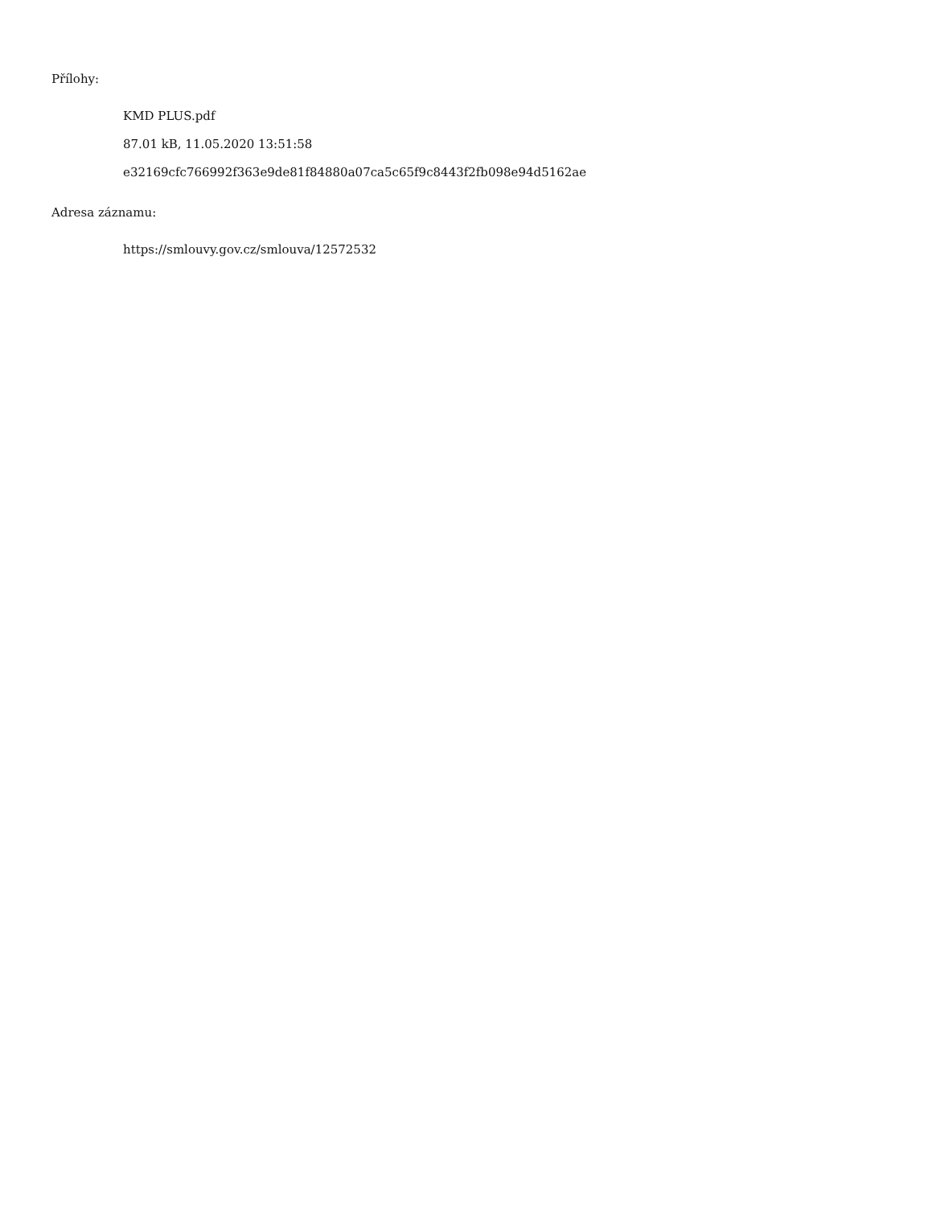Přílohy:
KMD PLUS.pdf
87.01 kB, 11.05.2020 13:51:58
e32169cfc766992f363e9de81f84880a07ca5c65f9c8443f2fb098e94d5162ae
Adresa záznamu:
https://smlouvy.gov.cz/smlouva/12572532